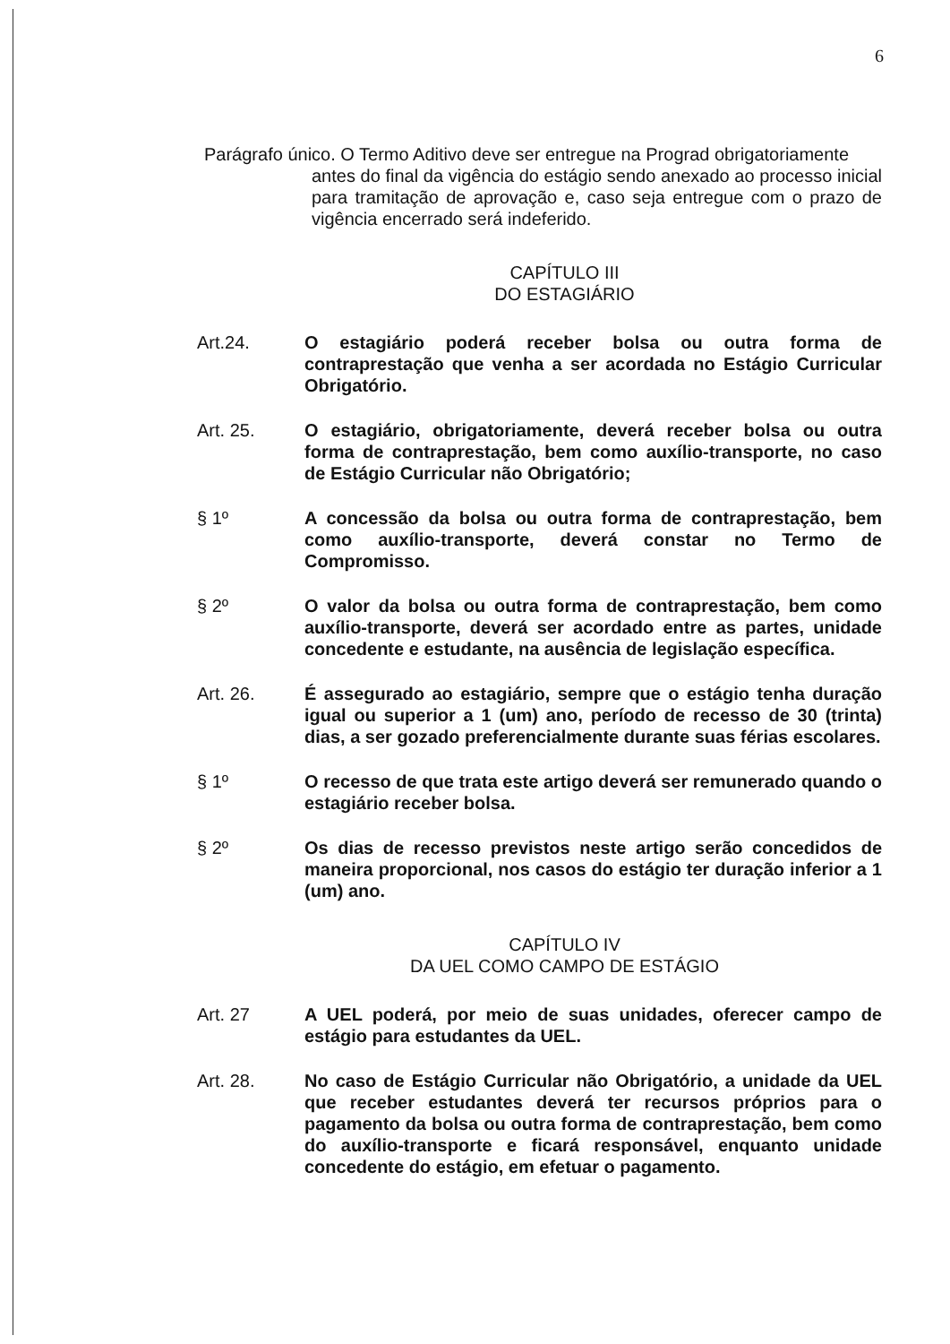6
Parágrafo único. O Termo Aditivo deve ser entregue na Prograd obrigatoriamente
antes do final da vigência do estágio sendo anexado ao processo inicial para tramitação de aprovação e, caso seja entregue com o prazo de vigência encerrado será indeferido.
CAPÍTULO III
DO ESTAGIÁRIO
Art.24. O estagiário poderá receber bolsa ou outra forma de contraprestação que venha a ser acordada no Estágio Curricular Obrigatório.
Art. 25. O estagiário, obrigatoriamente, deverá receber bolsa ou outra forma de contraprestação, bem como auxílio-transporte, no caso de Estágio Curricular não Obrigatório;
§ 1º A concessão da bolsa ou outra forma de contraprestação, bem como auxílio-transporte, deverá constar no Termo de Compromisso.
§ 2º O valor da bolsa ou outra forma de contraprestação, bem como auxílio-transporte, deverá ser acordado entre as partes, unidade concedente e estudante, na ausência de legislação específica.
Art. 26. É assegurado ao estagiário, sempre que o estágio tenha duração igual ou superior a 1 (um) ano, período de recesso de 30 (trinta) dias, a ser gozado preferencialmente durante suas férias escolares.
§ 1º O recesso de que trata este artigo deverá ser remunerado quando o estagiário receber bolsa.
§ 2º Os dias de recesso previstos neste artigo serão concedidos de maneira proporcional, nos casos do estágio ter duração inferior a 1 (um) ano.
CAPÍTULO IV
DA UEL COMO CAMPO DE ESTÁGIO
Art. 27 A UEL poderá, por meio de suas unidades, oferecer campo de estágio para estudantes da UEL.
Art. 28. No caso de Estágio Curricular não Obrigatório, a unidade da UEL que receber estudantes deverá ter recursos próprios para o pagamento da bolsa ou outra forma de contraprestação, bem como do auxílio-transporte e ficará responsável, enquanto unidade concedente do estágio, em efetuar o pagamento.